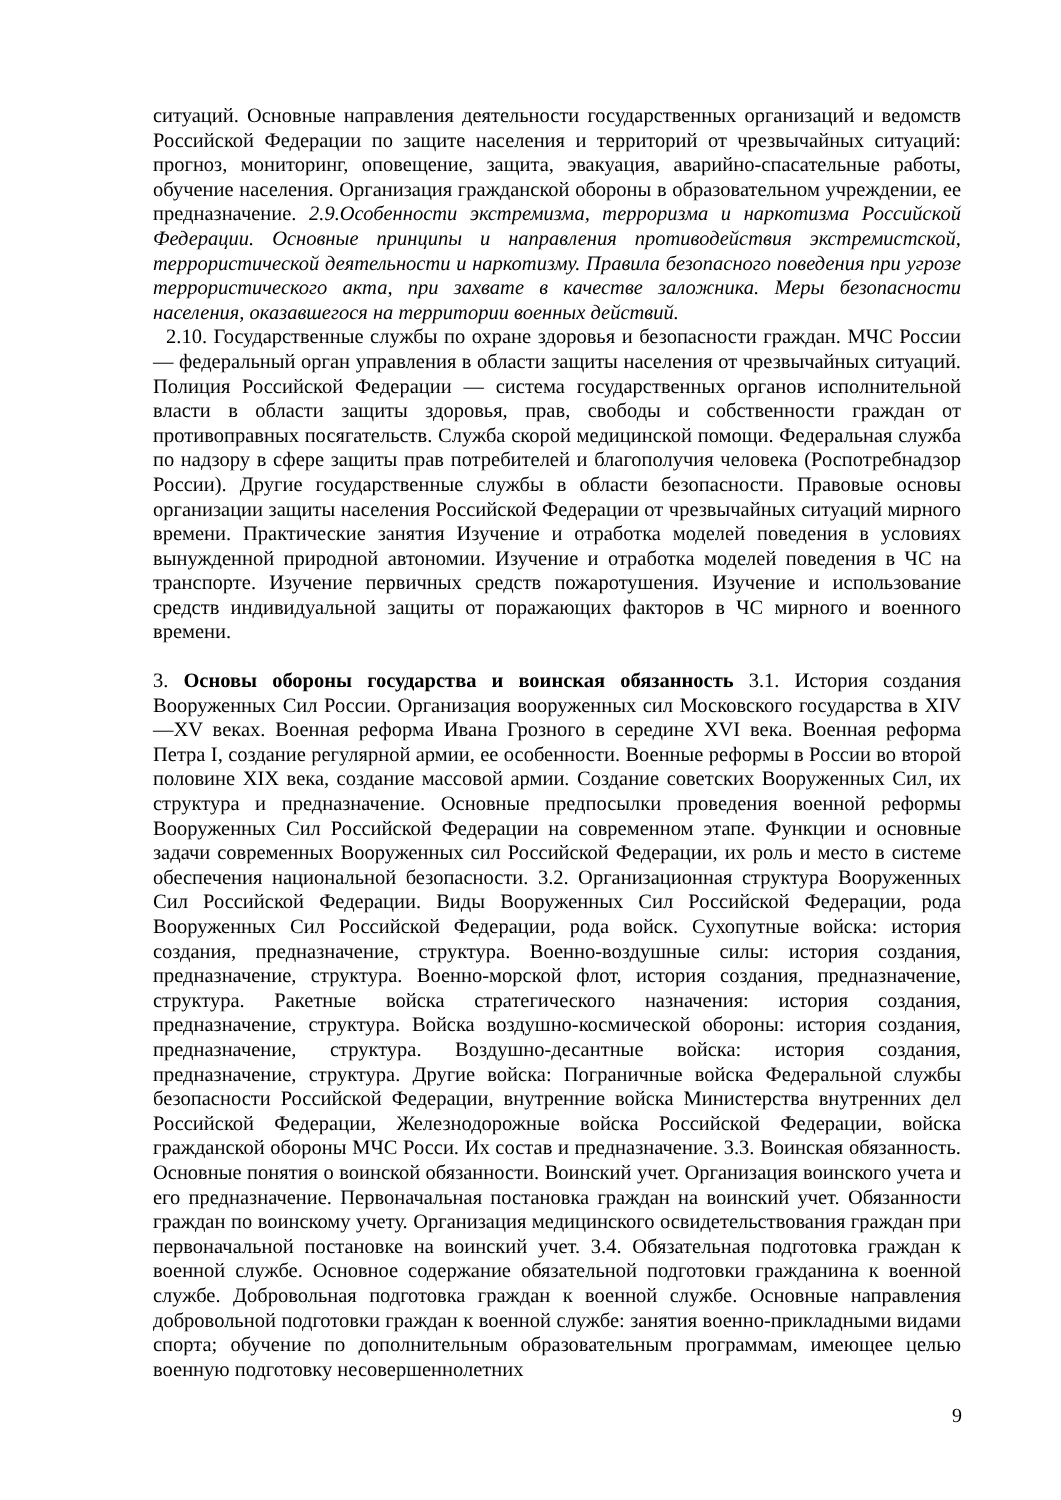ситуаций. Основные направления деятельности государственных организаций и ведомств Российской Федерации по защите населения и территорий от чрезвычайных ситуаций: прогноз, мониторинг, оповещение, защита, эвакуация, аварийно-спасательные работы, обучение населения. Организация гражданской обороны в образовательном учреждении, ее предназначение. 2.9.Особенности экстремизма, терроризма и наркотизма Российской Федерации. Основные принципы и направления противодействия экстремистской, террористической деятельности и наркотизму. Правила безопасного поведения при угрозе террористического акта, при захвате в качестве заложника. Меры безопасности населения, оказавшегося на территории военных действий.
2.10. Государственные службы по охране здоровья и безопасности граждан. МЧС России — федеральный орган управления в области защиты населения от чрезвычайных ситуаций. Полиция Российской Федерации — система государственных органов исполнительной власти в области защиты здоровья, прав, свободы и собственности граждан от противоправных посягательств. Служба скорой медицинской помощи. Федеральная служба по надзору в сфере защиты прав потребителей и благополучия человека (Роспотребнадзор России). Другие государственные службы в области безопасности. Правовые основы организации защиты населения Российской Федерации от чрезвычайных ситуаций мирного времени. Практические занятия Изучение и отработка моделей поведения в условиях вынужденной природной автономии. Изучение и отработка моделей поведения в ЧС на транспорте. Изучение первичных средств пожаротушения. Изучение и использование средств индивидуальной защиты от поражающих факторов в ЧС мирного и военного времени.
3. Основы обороны государства и воинская обязанность 3.1. История создания Вооруженных Сил России. Организация вооруженных сил Московского государства в XIV—XV веках. Военная реформа Ивана Грозного в середине XVI века. Военная реформа Петра I, создание регулярной армии, ее особенности. Военные реформы в России во второй половине XIX века, создание массовой армии. Создание советских Вооруженных Сил, их структура и предназначение. Основные предпосылки проведения военной реформы Вооруженных Сил Российской Федерации на современном этапе. Функции и основные задачи современных Вооруженных сил Российской Федерации, их роль и место в системе обеспечения национальной безопасности. 3.2. Организационная структура Вооруженных Сил Российской Федерации. Виды Вооруженных Сил Российской Федерации, рода Вооруженных Сил Российской Федерации, рода войск. Сухопутные войска: история создания, предназначение, структура. Военно-воздушные силы: история создания, предназначение, структура. Военно-морской флот, история создания, предназначение, структура. Ракетные войска стратегического назначения: история создания, предназначение, структура. Войска воздушно-космической обороны: история создания, предназначение, структура. Воздушно-десантные войска: история создания, предназначение, структура. Другие войска: Пограничные войска Федеральной службы безопасности Российской Федерации, внутренние войска Министерства внутренних дел Российской Федерации, Железнодорожные войска Российской Федерации, войска гражданской обороны МЧС Росси. Их состав и предназначение. 3.3. Воинская обязанность. Основные понятия о воинской обязанности. Воинский учет. Организация воинского учета и его предназначение. Первоначальная постановка граждан на воинский учет. Обязанности граждан по воинскому учету. Организация медицинского освидетельствования граждан при первоначальной постановке на воинский учет. 3.4. Обязательная подготовка граждан к военной службе. Основное содержание обязательной подготовки гражданина к военной службе. Добровольная подготовка граждан к военной службе. Основные направления добровольной подготовки граждан к военной службе: занятия военно-прикладными видами спорта; обучение по дополнительным образовательным программам, имеющее целью военную подготовку несовершеннолетних
9